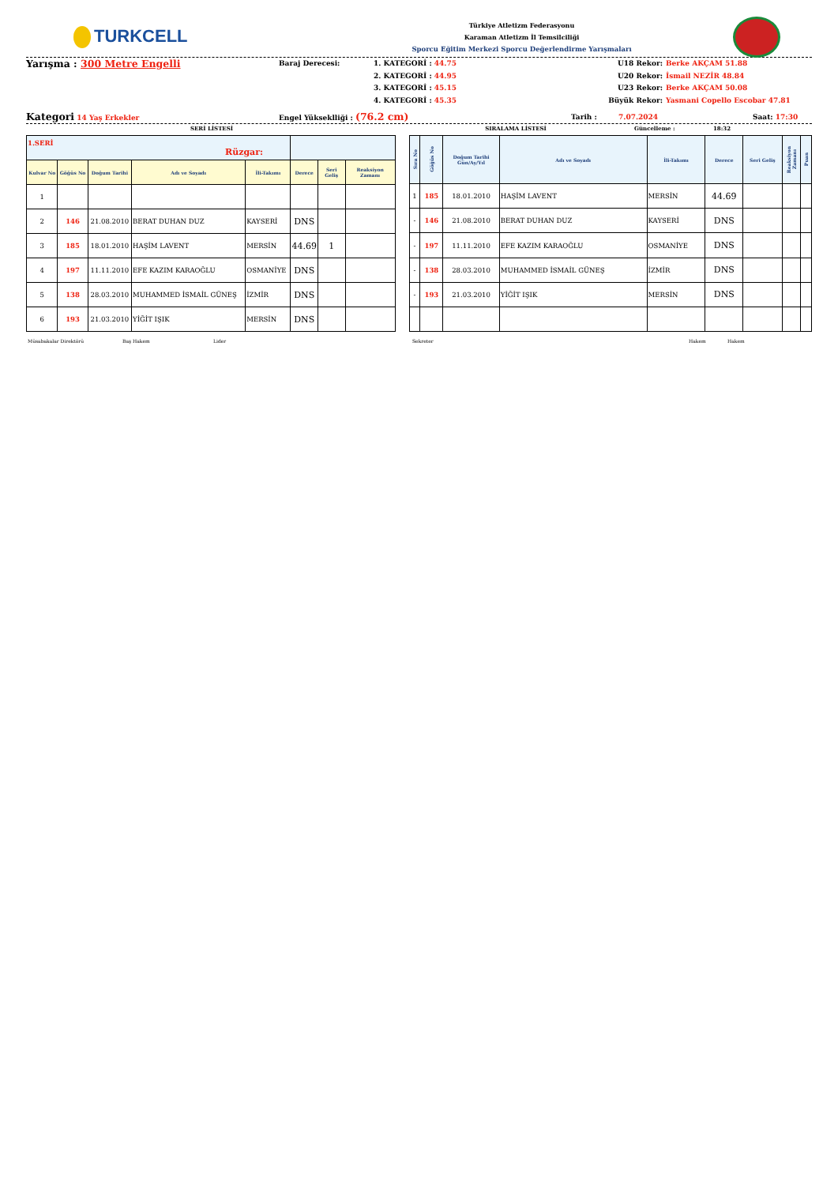TURKCELL
Türkiye Atletizm Federasyonu
Karaman Atletizm İl Temsilciliği
Sporcu Eğitim Merkezi Sporcu Değerlendirme Yarışmaları
Yarışma : 300 Metre Engelli
Baraj Derecesi:
1. KATEGORİ : 44.75
2. KATEGORİ : 44.95
3. KATEGORİ : 45.15
4. KATEGORİ : 45.35
U18 Rekor:
U20 Rekor:
U23 Rekor:
Büyük Rekor:
Berke AKÇAM 51.88
İsmail NEZİR 48.84
Berke AKÇAM 50.08
Yasmani Copello Escobar 47.81
Kategori 14 Yaş Erkekler Engel Yükseklliği : (76.2 cm)
Tarih : 7.07.2024 Saat: 17:30
SERİ LİSTESİ SIRALAMA LİSTESİ Güncelleme : 18:32
| 1.SERİ Rüzgar: | | | | | | | |
| Kulvar No | Göğüs No | Doğum Tarihi | Adı ve Soyadı | İli-Takımı | Derece | Seri Geliş | Reaksiyon Zamanı |
| 1 | | | | | | | |
| 2 | 146 | 21.08.2010 | BERAT DUHAN DUZ | KAYSERİ | DNS | | |
| 3 | 185 | 18.01.2010 | HAŞİM LAVENT | MERSİN | 44.69 | 1 | |
| 4 | 197 | 11.11.2010 | EFE KAZIM KARAOĞLU | OSMANİYE | DNS | | |
| 5 | 138 | 28.03.2010 | MUHAMMED İSMAİL GÜNEŞ | İZMİR | DNS | | |
| 6 | 193 | 21.03.2010 | YİĞİT IŞIK | MERSİN | DNS | | |
| Sıra No | Göğüs No | Doğum Tarihi Gün/Ay/Yıl | Adı ve Soyadı | İli-Takımı | Derece | Seri Geliş | Reaksiyon Zamanı | Puan |
| --- | --- | --- | --- | --- | --- | --- | --- | --- |
| 1 | 185 | 18.01.2010 | HAŞİM LAVENT | MERSİN | 44.69 | | | |
| - | 146 | 21.08.2010 | BERAT DUHAN DUZ | KAYSERİ | DNS | | | |
| - | 197 | 11.11.2010 | EFE KAZIM KARAOĞLU | OSMANİYE | DNS | | | |
| - | 138 | 28.03.2010 | MUHAMMED İSMAİL GÜNEŞ | İZMİR | DNS | | | |
| - | 193 | 21.03.2010 | YİĞİT IŞIK | MERSİN | DNS | | | |
Müsabakalar Direktörü Baş Hakem Lider Sekreter Hakem Hakem